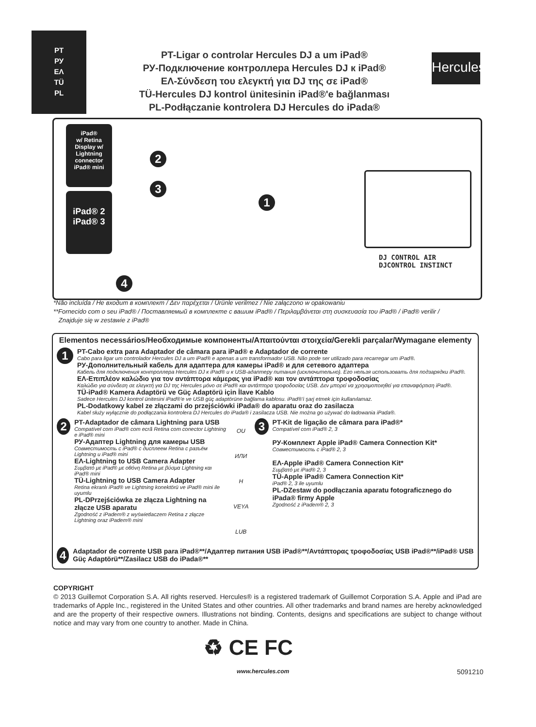PT
РУ
ΕΛ
TÜ
PL
PT-Ligar o controlar Hercules DJ a um iPad®
РУ-Подключение контроллера Hercules DJ к iPad®
ΕΛ-Σύνδεση του ελεγκτή για DJ της σε iPad®
TÜ-Hercules DJ kontrol ünitesinin iPad®'e bağlanması
PL-Podłączanie kontrolera DJ Hercules do iPada®
Hercules
iPad®
w/ Retina Display w/ Lightning connector
iPad® mini
iPad® 2
iPad® 3
2
3
1
4
DJ CONTROL AIR
DJCONTROL INSTINCT
*Não incluída / Не входит в комплект / Δεν παρέχεται / Ürünle verilmez / Nie załączono w opakowaniu
**Fornecido com o seu iPad® / Поставляемый в комплекте с вашим iPad® / Περιλαμβάνεται στη συσκευασία του iPad® / iPad® verilir /
Znajduje się w zestawie z iPad®
Elementos necessários/Необходимые компоненты/Απαιτούνται στοιχεία/Gerekli parçalar/Wymagane elementy
1
PT-Cabo extra para Adaptador de câmara para iPad® e Adaptador de corrente
Cabo para ligar um controlador Hercules DJ a um iPad® e apenas a um transformador USB. Não pode ser utilizado para recarregar um iPad®.
РУ-Дополнительный кабель для адаптера для камеры iPad® и для сетевого адаптера
Кабель для подключения контроллера Hercules DJ к iPad® и к USB-адаптеру питания (исключительно). Его нельзя использовать для подзарядки iPad®.
ΕΛ-Επιπλέον καλώδιο για τον αντάπτορα κάμερας για iPad® και τον αντάπτορα τροφοδοσίας
Καλώδιο για σύνδεση σε ελεγκτή για DJ της Hercules μόνο σε iPad® και αντάπτορα τροφοδοσίας USB. Δεν μπορεί να χρησιμοποιηθεί για επαναφόρτιση iPad®.
TÜ-iPad® Kamera Adaptörü ve Güç Adaptörü için İlave Kablo
Sadece Hercules DJ kontrol ünitesini iPad®'e ve USB güç adaptörüne bağlama kablosu. iPad®'i şarj etmek için kullanılamaz.
PL-Dodatkowy kabel ze złączami do przejściówki iPada® do aparatu oraz do zasilacza
Kabel służy wyłącznie do podłączania kontrolera DJ Hercules do iPada® i zasilacza USB. Nie można go używać do ładowania iPada®.
2
PT-Adaptador de câmara Lightning para USB
Compatível com iPad® com ecrã Retina com conector Lightning e iPad® mini
РУ-Адаптер Lightning для камеры USB
Совместимость с iPad® с дисплеем Retina с разъём Lightning и iPad® mini
ΕΛ-Lightning to USB Camera Adapter
Συμβατό με iPad® με οθόνη Retina με βύσμα Lightning και iPad® mini
TÜ-Lightning to USB Camera Adapter
Retina ekranlı iPad® ve Lightning konektörü ve iPad® mini ile uyumlu
PL-DPrzejściówka ze złącza Lightning na złącze USB aparatu
Zgodność z iPadem® z wyświetlaczem Retina z złącze Lightning oraz iPadem® mini
OU
ИЛИ
H
VEYA
LUB
3
PT-Kit de ligação de câmara para iPad®*
Compatível com iPad® 2, 3
РУ-Комплект Apple iPad® Camera Connection Kit*
Совместимость с iPad® 2, 3
ΕΛ-Apple iPad® Camera Connection Kit*
Συμβατό με iPad® 2, 3
TÜ-Apple iPad® Camera Connection Kit*
iPad® 2, 3 ile uyumlu
PL-DZestaw do podłączania aparatu fotograficznego do iPada® firmy Apple
Zgodność z iPadem® 2, 3
4 Adaptador de corrente USB para iPad®**/Адаптер питания USB iPad®**/Αντάπτορας τροφοδοσίας USB iPad®**/iPad® USB Güç Adaptörü**/Zasilacz USB do iPada®**
COPYRIGHT
© 2013 Guillemot Corporation S.A. All rights reserved. Hercules® is a registered trademark of Guillemot Corporation S.A. Apple and iPad are trademarks of Apple Inc., registered in the United States and other countries. All other trademarks and brand names are hereby acknowledged and are the property of their respective owners. Illustrations not binding. Contents, designs and specifications are subject to change without notice and may vary from one country to another. Made in China.
♻ CE FC
www.hercules.com 5091210